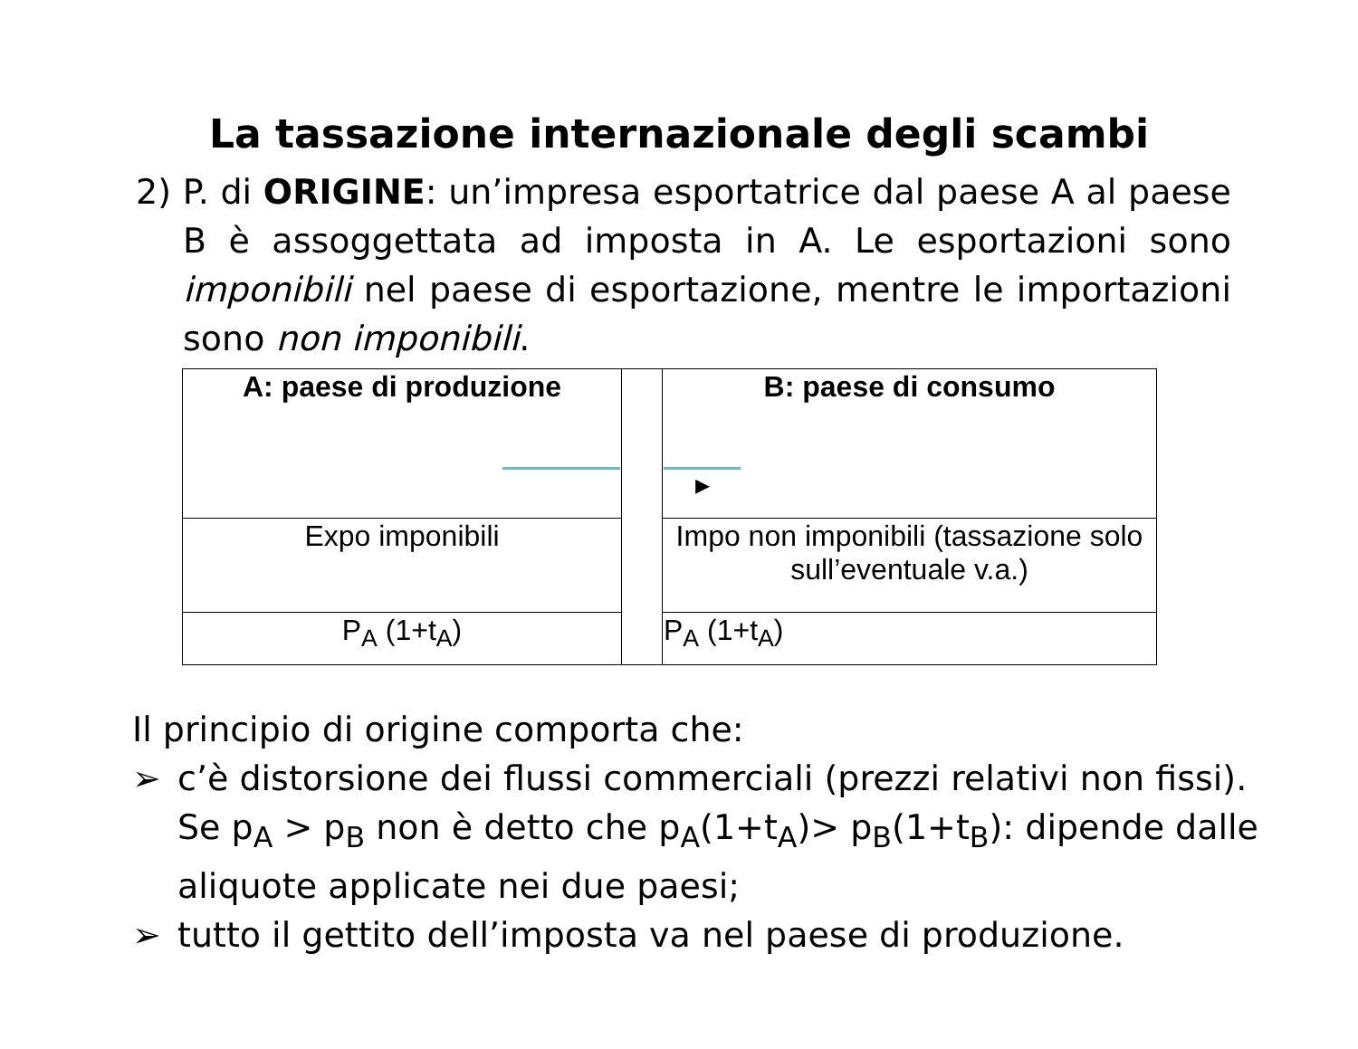La tassazione internazionale degli scambi
2) P. di ORIGINE: un’impresa esportatrice dal paese A al paese B è assoggettata ad imposta in A. Le esportazioni sono imponibili nel paese di esportazione, mentre le importazioni sono non imponibili.
| A: paese di produzione | | B: paese di consumo ▸ |
| Expo imponibili | | Impo non imponibili (tassazione solo sull’eventuale v.a.) |
| P<sub>A</sub> (1+t<sub>A</sub>) | | P<sub>A</sub> (1+t<sub>A</sub>) |
Il principio di origine comporta che:
➢ c’è distorsione dei flussi commerciali (prezzi relativi non fissi). Se p<sub>A</sub> > p<sub>B</sub> non è detto che p<sub>A</sub>(1+t<sub>A</sub>)> p<sub>B</sub>(1+t<sub>B</sub>): dipende dalle aliquote applicate nei due paesi;
➢ tutto il gettito dell’imposta va nel paese di produzione.